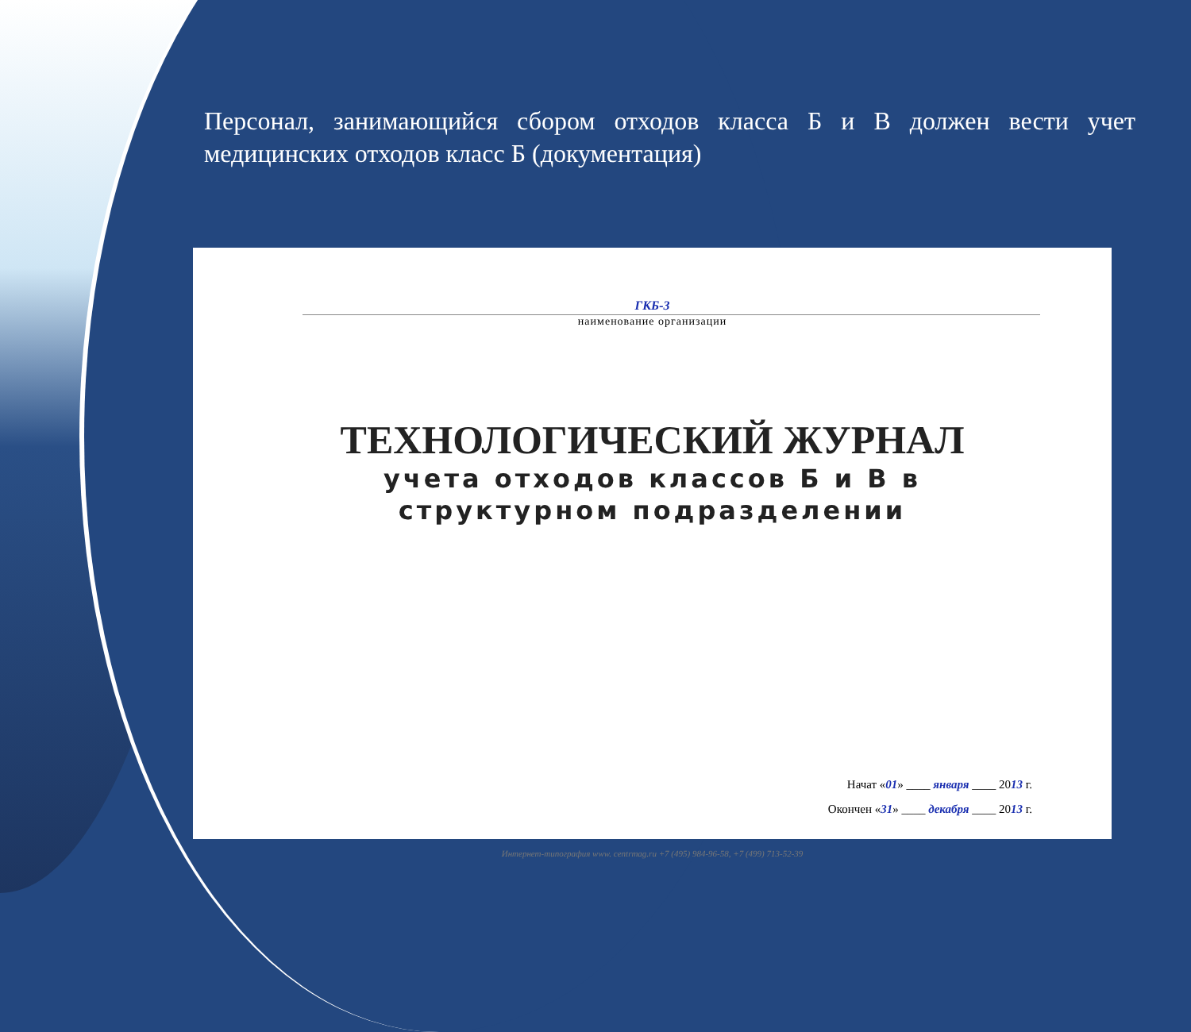Персонал, занимающийся сбором отходов класса Б и В должен вести учет медицинских отходов класс Б (документация)
ГКБ-3
наименование организации
ТЕХНОЛОГИЧЕСКИЙ ЖУРНАЛ
учета отходов классов Б и В в
структурном подразделении
Начат «01» ____ января ____ 2013 г.
Окончен «31» ____ декабря ____ 2013 г.
Интернет-типография www. centrmag.ru +7 (495) 984-96-58, +7 (499) 713-52-39